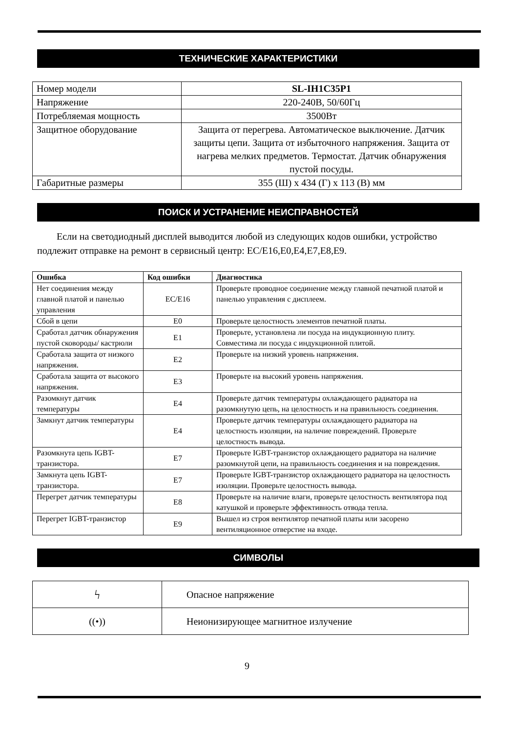ТЕХНИЧЕСКИЕ ХАРАКТЕРИСТИКИ
| Номер модели | SL-IH1C35P1 |
| Напряжение | 220-240В, 50/60Гц |
| Потребляемая мощность | 3500Вт |
| Защитное оборудование | Защита от перегрева. Автоматическое выключение. Датчик защиты цепи. Защита от избыточного напряжения. Защита от нагрева мелких предметов. Термостат. Датчик обнаружения пустой посуды. |
| Габаритные размеры | 355 (Ш) x 434 (Г) x 113 (В) мм |
ПОИСК И УСТРАНЕНИЕ НЕИСПРАВНОСТЕЙ
Если на светодиодный дисплей выводится любой из следующих кодов ошибки, устройство подлежит отправке на ремонт в сервисный центр: EC/E16,E0,E4,E7,E8,E9.
| Ошибка | Код ошибки | Диагностика |
| --- | --- | --- |
| Нет соединения между главной платой и панелью управления | EC/E16 | Проверьте проводное соединение между главной печатной платой и панелью управления с дисплеем. |
| Сбой в цепи | E0 | Проверьте целостность элементов печатной платы. |
| Сработал датчик обнаружения пустой сковороды/ кастрюли | E1 | Проверьте, установлена ли посуда на индукционную плиту. Совместима ли посуда с индукционной плитой. |
| Сработала защита от низкого напряжения. | E2 | Проверьте на низкий уровень напряжения. |
| Сработала защита от высокого напряжения. | E3 | Проверьте на высокий уровень напряжения. |
| Разомкнут датчик температуры | E4 | Проверьте датчик температуры охлаждающего радиатора на разомкнутую цепь, на целостность и на правильность соединения. |
| Замкнут датчик температуры | E4 | Проверьте датчик температуры охлаждающего радиатора на целостность изоляции, на наличие повреждений. Проверьте целостность вывода. |
| Разомкнута цепь IGBT-транзистора. | E7 | Проверьте IGBT-транзистор охлаждающего радиатора на наличие разомкнутой цепи, на правильность соединения и на повреждения. |
| Замкнута цепь IGBT-транзистора. | E7 | Проверьте IGBT-транзистор охлаждающего радиатора на целостность изоляции. Проверьте целостность вывода. |
| Перегрет датчик температуры | E8 | Проверьте на наличие влаги, проверьте целостность вентилятора под катушкой и проверьте эффективность отвода тепла. |
| Перегрет IGBT-транзистор | E9 | Вышел из строя вентилятор печатной платы или засорено вентиляционное отверстие на входе. |
СИМВОЛЫ
| ϟ | Опасное напряжение |
| ((•)) | Неионизирующее магнитное излучение |
9